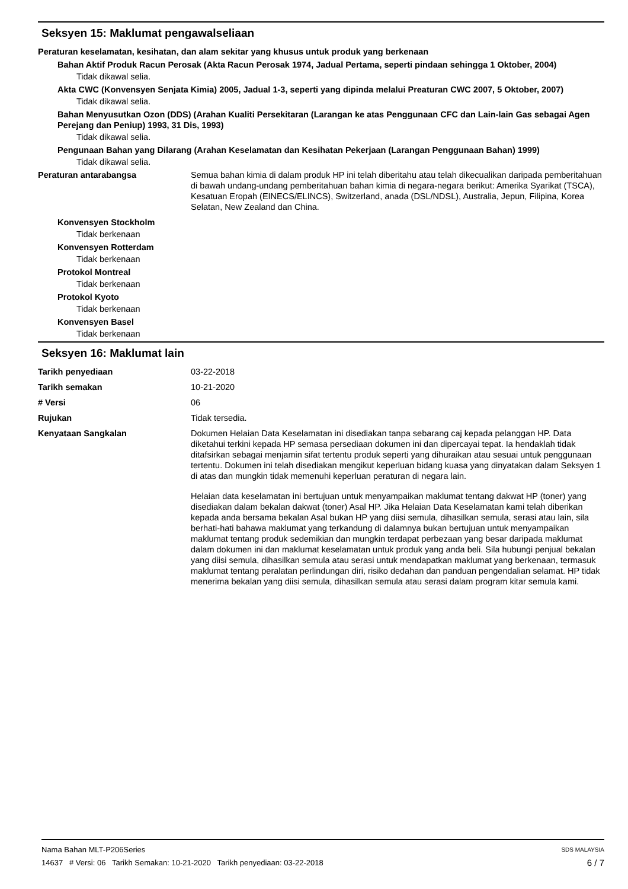Seksyen 15: Maklumat pengawalseliaan
Peraturan keselamatan, kesihatan, dan alam sekitar yang khusus untuk produk yang berkenaan
Bahan Aktif Produk Racun Perosak (Akta Racun Perosak 1974, Jadual Pertama, seperti pindaan sehingga 1 Oktober, 2004)
Tidak dikawal selia.
Akta CWC (Konvensyen Senjata Kimia) 2005, Jadual 1-3, seperti yang dipinda melalui Preaturan CWC 2007, 5 Oktober, 2007)
Tidak dikawal selia.
Bahan Menyusutkan Ozon (DDS) (Arahan Kualiti Persekitaran (Larangan ke atas Penggunaan CFC dan Lain-lain Gas sebagai Agen Perejang dan Peniup) 1993, 31 Dis, 1993)
Tidak dikawal selia.
Pengunaan Bahan yang Dilarang (Arahan Keselamatan dan Kesihatan Pekerjaan (Larangan Penggunaan Bahan) 1999)
Tidak dikawal selia.
Peraturan antarabangsa Semua bahan kimia di dalam produk HP ini telah diberitahu atau telah dikecualikan daripada pemberitahuan di bawah undang-undang pemberitahuan bahan kimia di negara-negara berikut: Amerika Syarikat (TSCA), Kesatuan Eropah (EINECS/ELINCS), Switzerland, anada (DSL/NDSL), Australia, Jepun, Filipina, Korea Selatan, New Zealand dan China.
Konvensyen Stockholm
Tidak berkenaan
Konvensyen Rotterdam
Tidak berkenaan
Protokol Montreal
Tidak berkenaan
Protokol Kyoto
Tidak berkenaan
Konvensyen Basel
Tidak berkenaan
Seksyen 16: Maklumat lain
Tarikh penyediaan 03-22-2018
Tarikh semakan 10-21-2020
# Versi 06
Rujukan Tidak tersedia.
Kenyataan Sangkalan Dokumen Helaian Data Keselamatan ini disediakan tanpa sebarang caj kepada pelanggan HP. Data diketahui terkini kepada HP semasa persediaan dokumen ini dan dipercayai tepat. Ia hendaklah tidak ditafsirkan sebagai menjamin sifat tertentu produk seperti yang dihuraikan atau sesuai untuk penggunaan tertentu. Dokumen ini telah disediakan mengikut keperluan bidang kuasa yang dinyatakan dalam Seksyen 1 di atas dan mungkin tidak memenuhi keperluan peraturan di negara lain.
Helaian data keselamatan ini bertujuan untuk menyampaikan maklumat tentang dakwat HP (toner) yang disediakan dalam bekalan dakwat (toner) Asal HP. Jika Helaian Data Keselamatan kami telah diberikan kepada anda bersama bekalan Asal bukan HP yang diisi semula, dihasilkan semula, serasi atau lain, sila berhati-hati bahawa maklumat yang terkandung di dalamnya bukan bertujuan untuk menyampaikan maklumat tentang produk sedemikian dan mungkin terdapat perbezaan yang besar daripada maklumat dalam dokumen ini dan maklumat keselamatan untuk produk yang anda beli. Sila hubungi penjual bekalan yang diisi semula, dihasilkan semula atau serasi untuk mendapatkan maklumat yang berkenaan, termasuk maklumat tentang peralatan perlindungan diri, risiko dedahan dan panduan pengendalian selamat. HP tidak menerima bekalan yang diisi semula, dihasilkan semula atau serasi dalam program kitar semula kami.
SDS MALAYSIA Nama Bahan MLT-P206Series
6 / 7 14637 # Versi: 06 Tarikh Semakan: 10-21-2020 Tarikh penyediaan: 03-22-2018